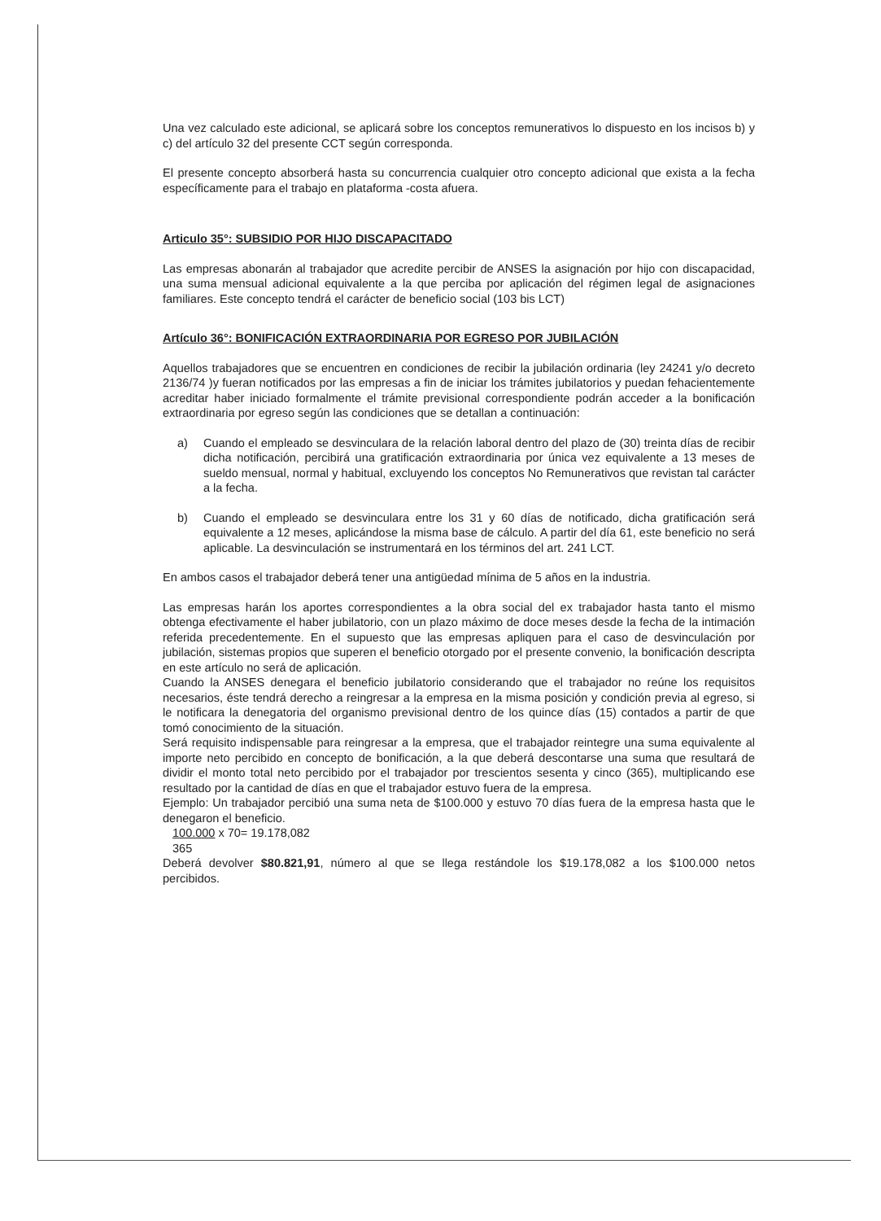Una vez calculado este adicional, se aplicará sobre los conceptos remunerativos lo dispuesto en los incisos b) y c) del artículo 32 del presente CCT según corresponda.
El presente concepto absorberá hasta su concurrencia cualquier otro concepto adicional que exista a la fecha específicamente para el trabajo en plataforma -costa afuera.
Articulo 35°: SUBSIDIO POR HIJO DISCAPACITADO
Las empresas abonarán al trabajador que acredite percibir de ANSES la asignación por hijo con discapacidad, una suma mensual adicional equivalente a la que perciba por aplicación del régimen legal de asignaciones familiares. Este concepto tendrá el carácter de beneficio social (103 bis LCT)
Artículo 36°: BONIFICACIÓN EXTRAORDINARIA POR EGRESO POR JUBILACIÓN
Aquellos trabajadores que se encuentren en condiciones de recibir la jubilación ordinaria (ley 24241 y/o decreto 2136/74 )y fueran notificados por las empresas a fin de iniciar los trámites jubilatorios y puedan fehacientemente acreditar haber iniciado formalmente el trámite previsional correspondiente podrán acceder a la bonificación extraordinaria por egreso según las condiciones que se detallan a continuación:
a) Cuando el empleado se desvinculara de la relación laboral dentro del plazo de (30) treinta días de recibir dicha notificación, percibirá una gratificación extraordinaria por única vez equivalente a 13 meses de sueldo mensual, normal y habitual, excluyendo los conceptos No Remunerativos que revistan tal carácter a la fecha.
b) Cuando el empleado se desvinculara entre los 31 y 60 días de notificado, dicha gratificación será equivalente a 12 meses, aplicándose la misma base de cálculo. A partir del día 61, este beneficio no será aplicable. La desvinculación se instrumentará en los términos del art. 241 LCT.
En ambos casos el trabajador deberá tener una antigüedad mínima de 5 años en la industria.
Las empresas harán los aportes correspondientes a la obra social del ex trabajador hasta tanto el mismo obtenga efectivamente el haber jubilatorio, con un plazo máximo de doce meses desde la fecha de la intimación referida precedentemente. En el supuesto que las empresas apliquen para el caso de desvinculación por jubilación, sistemas propios que superen el beneficio otorgado por el presente convenio, la bonificación descripta en este artículo no será de aplicación.
Cuando la ANSES denegara el beneficio jubilatorio considerando que el trabajador no reúne los requisitos necesarios, éste tendrá derecho a reingresar a la empresa en la misma posición y condición previa al egreso, si le notificara la denegatoria del organismo previsional dentro de los quince días (15) contados a partir de que tomó conocimiento de la situación.
Será requisito indispensable para reingresar a la empresa, que el trabajador reintegre una suma equivalente al importe neto percibido en concepto de bonificación, a la que deberá descontarse una suma que resultará de dividir el monto total neto percibido por el trabajador por trescientos sesenta y cinco (365), multiplicando ese resultado por la cantidad de días en que el trabajador estuvo fuera de la empresa.
Ejemplo: Un trabajador percibió una suma neta de $100.000 y estuvo 70 días fuera de la empresa hasta que le denegaron el beneficio.
100.000 x 70= 19.178,082
365
Deberá devolver $80.821,91, número al que se llega restándole los $19.178,082 a los $100.000 netos percibidos.